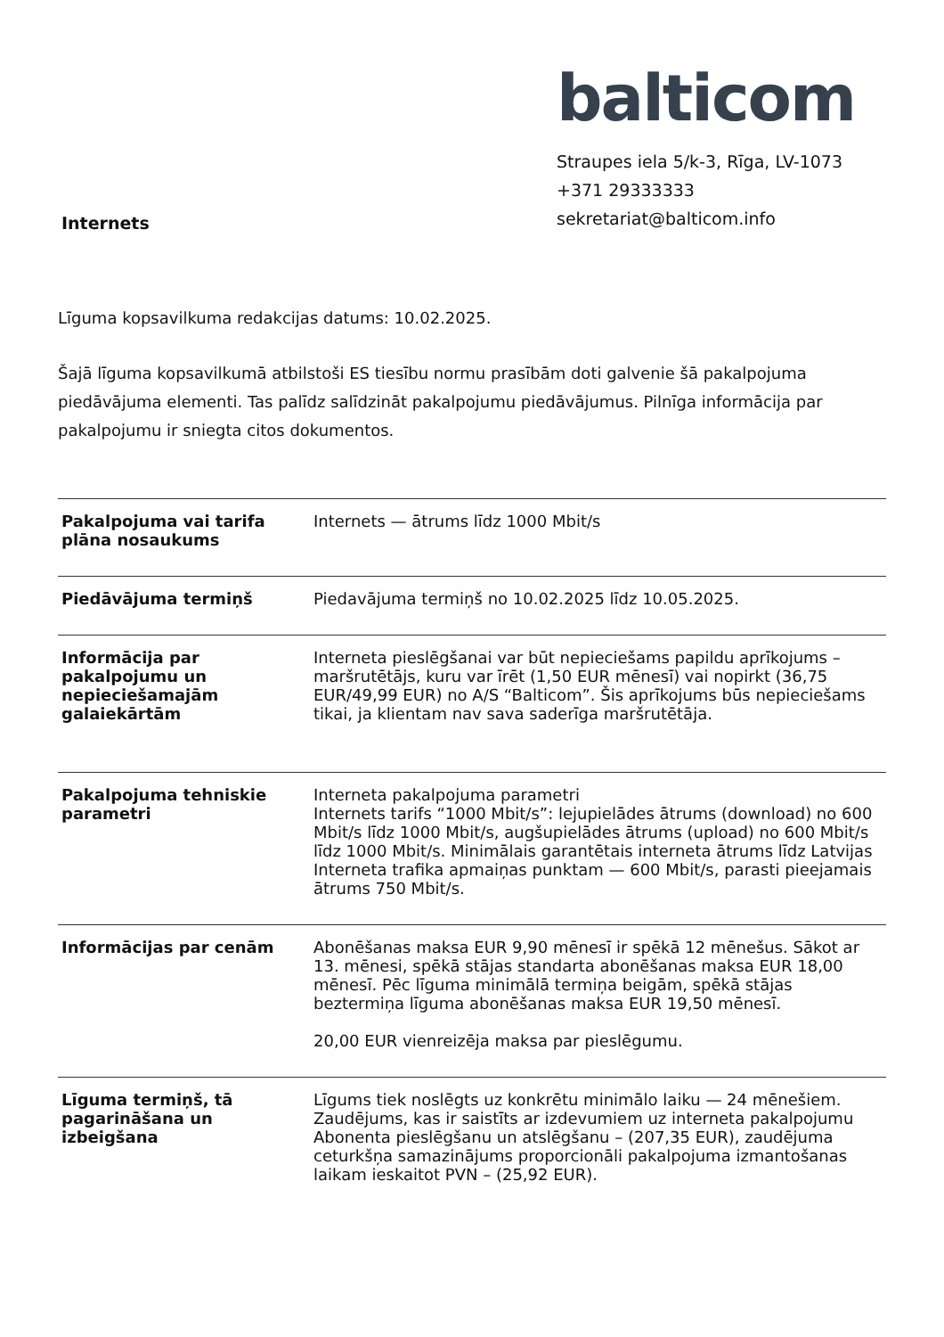Internets
balticom
Straupes iela 5/k-3, Rīga, LV-1073
+371 29333333
sekretariat@balticom.info
Līguma kopsavilkuma redakcijas datums: 10.02.2025.
Šajā līguma kopsavilkumā atbilstoši ES tiesību normu prasībām doti galvenie šā pakalpojuma piedāvājuma elementi. Tas palīdz salīdzināt pakalpojumu piedāvājumus. Pilnīga informācija par pakalpojumu ir sniegta citos dokumentos.
| Pakalpojuma vai tarifa plāna nosaukums | Internets — ātrums līdz 1000 Mbit/s |
| Piedāvājuma termiņš | Piedavājuma termiņš no 10.02.2025 līdz 10.05.2025. |
| Informācija par pakalpojumu un nepieciešamajām galaiekārtām | Interneta pieslēgšanai var būt nepieciešams papildu aprīkojums – maršrutētājs, kuru var īrēt (1,50 EUR mēnesī) vai nopirkt (36,75 EUR/49,99 EUR) no A/S “Balticom”. Šis aprīkojums būs nepieciešams tikai, ja klientam nav sava saderīga maršrutētāja. |
| Pakalpojuma tehniskie parametri | Interneta pakalpojuma parametri Internets tarifs “1000 Mbit/s”: lejupielādes ātrums (download) no 600 Mbit/s līdz 1000 Mbit/s, augšupielādes ātrums (upload) no 600 Mbit/s līdz 1000 Mbit/s. Minimālais garantētais interneta ātrums līdz Latvijas Interneta trafika apmaiņas punktam — 600 Mbit/s, parasti pieejamais ātrums 750 Mbit/s. |
| Informācijas par cenām | Abonēšanas maksa EUR 9,90 mēnesī ir spēkā 12 mēnešus. Sākot ar 13. mēnesi, spēkā stājas standarta abonēšanas maksa EUR 18,00 mēnesī. Pēc līguma minimālā termiņa beigām, spēkā stājas beztermiņa līguma abonēšanas maksa EUR 19,50 mēnesī. 20,00 EUR vienreizēja maksa par pieslēgumu. |
| Līguma termiņš, tā pagarināšana un izbeigšana | Līgums tiek noslēgts uz konkrētu minimālo laiku — 24 mēnešiem. Zaudējums, kas ir saistīts ar izdevumiem uz interneta pakalpojumu Abonenta pieslēgšanu un atslēgšanu – (207,35 EUR), zaudējuma ceturkšņa samazinājums proporcionāli pakalpojuma izmantošanas laikam ieskaitot PVN – (25,92 EUR). |